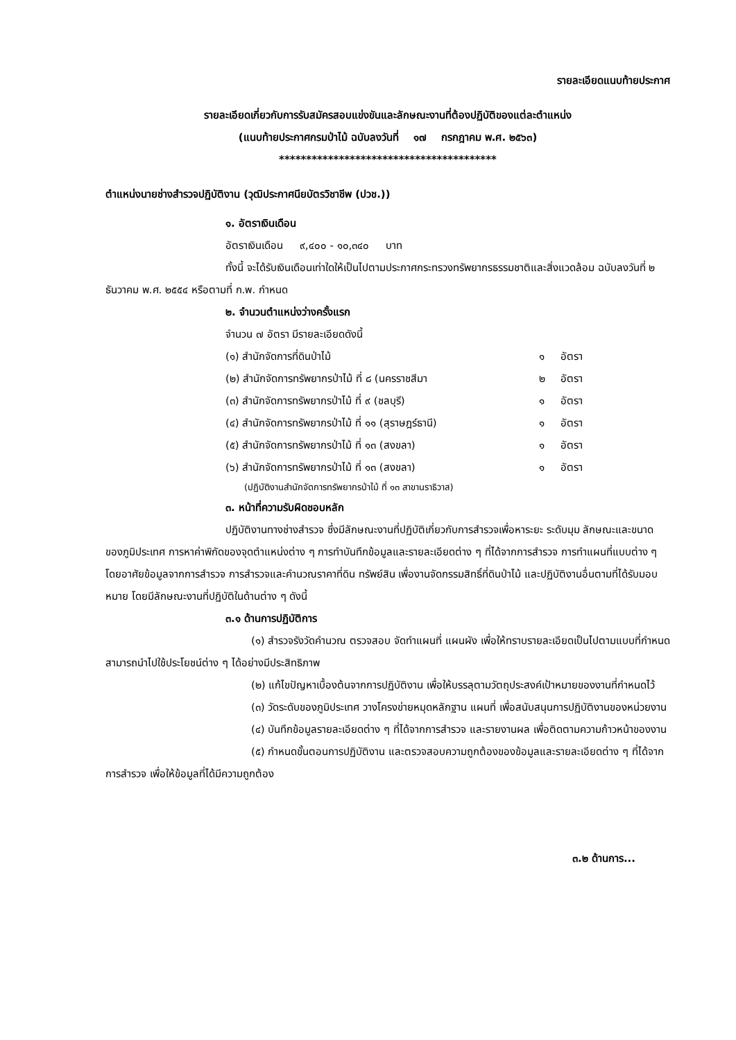รายละเอียดแนบท้ายประกาศ
รายละเอียดเกี่ยวกับการรับสมัครสอบแข่งขันและลักษณะงานที่ต้องปฏิบัติของแต่ละตำแหน่ง
(แนบท้ายประกาศกรมป่าไม้ ฉบับลงวันที่ ๑๗ กรกฎาคม พ.ศ. ๒๕๖๓)
****************************************
ตำแหน่งนายช่างสำรวจปฏิบัติงาน (วุฒิประกาศนียบัตรวิชาชีพ (ปวช.))
๑. อัตราเงินเดือน
อัตราเงินเดือน ๙,๔๐๐ - ๑๐,๓๔๐ บาท
ทั้งนี้ จะได้รับเงินเดือนเท่าใดให้เป็นไปตามประกาศกระทรวงทรัพยากรธรรมชาติและสิ่งแวดล้อม ฉบับลงวันที่ ๒ ธันวาคม พ.ศ. ๒๕๕๔ หรือตามที่ ก.พ. กำหนด
๒. จำนวนตำแหน่งว่างครั้งแรก
จำนวน ๗ อัตรา มีรายละเอียดดังนี้
| (๑) สำนักจัดการที่ดินป่าไม้ | ๑ | อัตรา |
| (๒) สำนักจัดการทรัพยากรป่าไม้ ที่ ๘ (นครราชสีมา | ๒ | อัตรา |
| (๓) สำนักจัดการทรัพยากรป่าไม้ ที่ ๙ (ชลบุรี) | ๑ | อัตรา |
| (๔) สำนักจัดการทรัพยากรป่าไม้ ที่ ๑๑ (สุราษฎร์ธานี) | ๑ | อัตรา |
| (๕) สำนักจัดการทรัพยากรป่าไม้ ที่ ๑๓ (สงขลา) | ๑ | อัตรา |
| (๖) สำนักจัดการทรัพยากรป่าไม้ ที่ ๑๓ (สงขลา) | ๑ | อัตรา |
(ปฏิบัติงานสำนักจัดการทรัพยากรป่าไม้ ที่ ๑๓ สาขานราธิวาส)
๓. หน้าที่ความรับผิดชอบหลัก
ปฏิบัติงานทางช่างสำรวจ ซึ่งมีลักษณะงานที่ปฏิบัติเกี่ยวกับการสำรวจเพื่อหาระยะ ระดับมุม ลักษณะและขนาดของภูมิประเทศ การหาค่าพิกัดของจุดตำแหน่งต่าง ๆ การทำบันทึกข้อมูลและรายละเอียดต่าง ๆ ที่ได้จากการสำรวจ การทำแผนที่แบบต่าง ๆ โดยอาศัยข้อมูลจากการสำรวจ การสำรวจและคำนวณราคาที่ดิน ทรัพย์สิน เพื่องานจัดกรรมสิทธิ์ที่ดินป่าไม้ และปฏิบัติงานอื่นตามที่ได้รับมอบหมาย โดยมีลักษณะงานที่ปฏิบัติในด้านต่าง ๆ ดังนี้
๓.๑ ด้านการปฏิบัติการ
(๑) สำรวจรังวัดคำนวณ ตรวจสอบ จัดทำแผนที่ แผนผัง เพื่อให้ทราบรายละเอียดเป็นไปตามแบบที่กำหนด สามารถนำไปใช้ประโยชน์ต่าง ๆ ได้อย่างมีประสิทธิภาพ
(๒) แก้ไขปัญหาเบื้องต้นจากการปฏิบัติงาน เพื่อให้บรรลุตามวัตถุประสงค์เป้าหมายของงานที่กำหนดไว้
(๓) วัดระดับของภูมิประเทศ วางโครงข่ายหมุดหลักฐาน แผนที่ เพื่อสนับสนุนการปฏิบัติงานของหน่วยงาน
(๔) บันทึกข้อมูลรายละเอียดต่าง ๆ ที่ได้จากการสำรวจ และรายงานผล เพื่อติดตามความก้าวหน้าของงาน
(๕) กำหนดขั้นตอนการปฏิบัติงาน และตรวจสอบความถูกต้องของข้อมูลและรายละเอียดต่าง ๆ ที่ได้จากการสำรวจ เพื่อให้ข้อมูลที่ได้มีความถูกต้อง
๓.๒ ด้านการ...